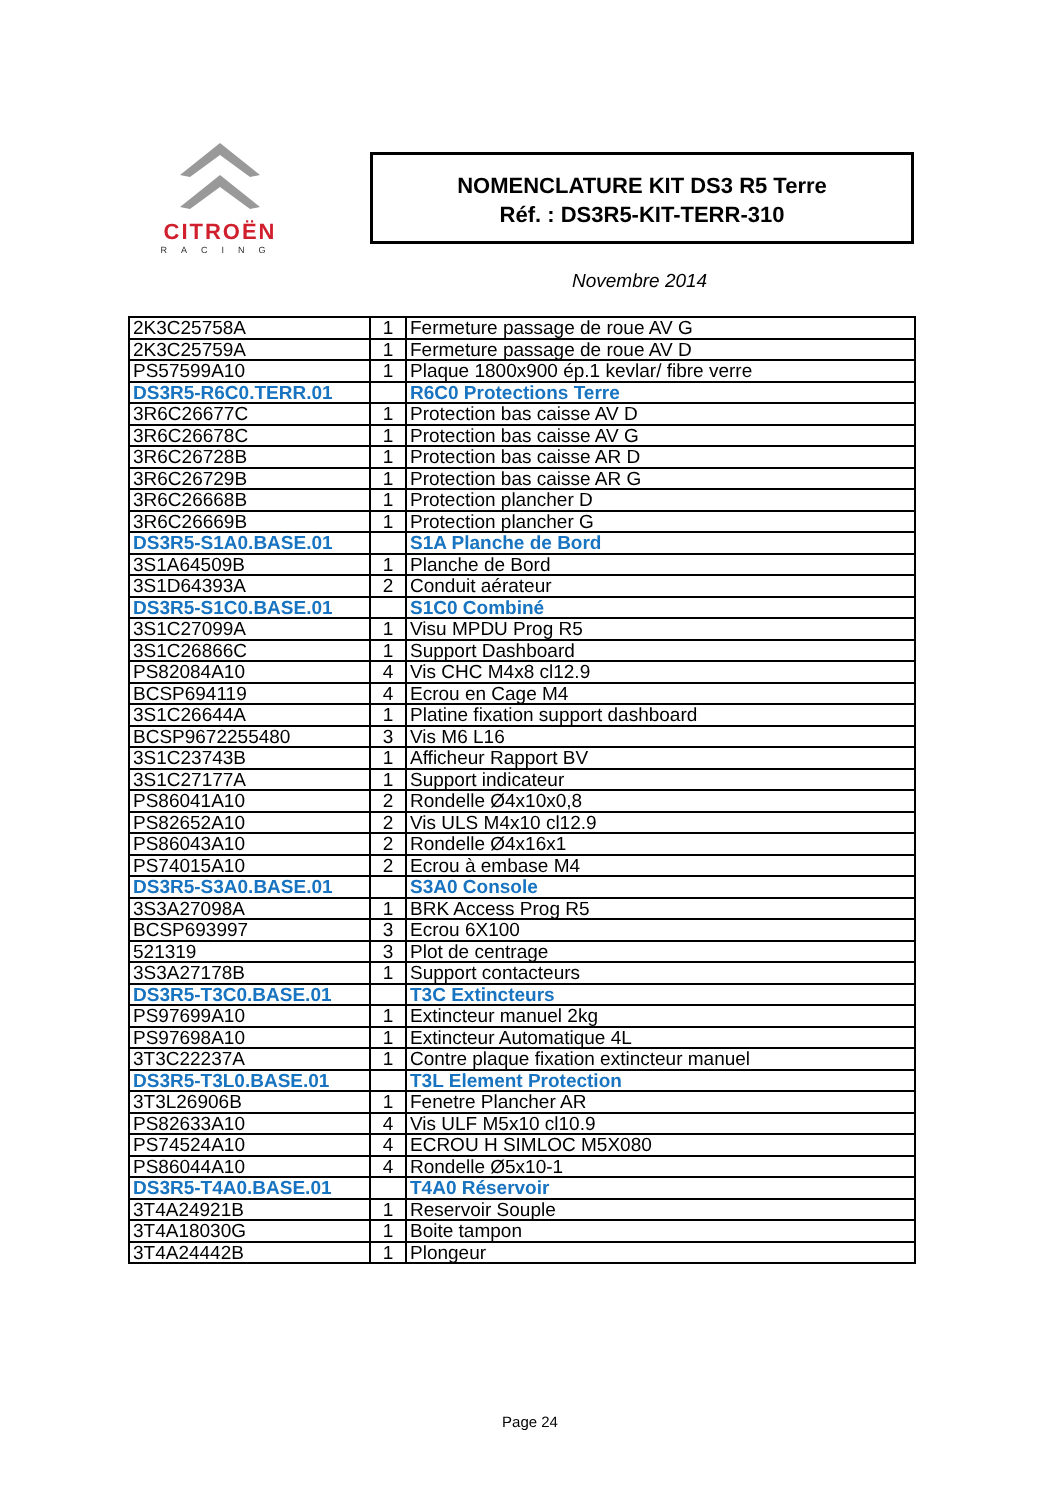CITROËN
RACING
NOMENCLATURE KIT DS3 R5 Terre
Réf. : DS3R5-KIT-TERR-310
Novembre 2014
| 2K3C25758A | 1 | Fermeture passage de roue AV G |
| 2K3C25759A | 1 | Fermeture passage de roue AV D |
| PS57599A10 | 1 | Plaque 1800x900 ép.1 kevlar/ fibre verre |
| DS3R5-R6C0.TERR.01 | | R6C0 Protections Terre |
| 3R6C26677C | 1 | Protection bas caisse AV D |
| 3R6C26678C | 1 | Protection bas caisse AV G |
| 3R6C26728B | 1 | Protection bas caisse AR D |
| 3R6C26729B | 1 | Protection bas caisse AR G |
| 3R6C26668B | 1 | Protection plancher D |
| 3R6C26669B | 1 | Protection plancher G |
| DS3R5-S1A0.BASE.01 | | S1A Planche de Bord |
| 3S1A64509B | 1 | Planche de Bord |
| 3S1D64393A | 2 | Conduit aérateur |
| DS3R5-S1C0.BASE.01 | | S1C0 Combiné |
| 3S1C27099A | 1 | Visu MPDU Prog R5 |
| 3S1C26866C | 1 | Support Dashboard |
| PS82084A10 | 4 | Vis CHC M4x8 cl12.9 |
| BCSP694119 | 4 | Ecrou en Cage M4 |
| 3S1C26644A | 1 | Platine fixation support dashboard |
| BCSP9672255480 | 3 | Vis M6 L16 |
| 3S1C23743B | 1 | Afficheur Rapport BV |
| 3S1C27177A | 1 | Support indicateur |
| PS86041A10 | 2 | Rondelle Ø4x10x0,8 |
| PS82652A10 | 2 | Vis ULS M4x10 cl12.9 |
| PS86043A10 | 2 | Rondelle Ø4x16x1 |
| PS74015A10 | 2 | Ecrou à embase M4 |
| DS3R5-S3A0.BASE.01 | | S3A0 Console |
| 3S3A27098A | 1 | BRK Access Prog R5 |
| BCSP693997 | 3 | Ecrou 6X100 |
| 521319 | 3 | Plot de centrage |
| 3S3A27178B | 1 | Support contacteurs |
| DS3R5-T3C0.BASE.01 | | T3C Extincteurs |
| PS97699A10 | 1 | Extincteur manuel 2kg |
| PS97698A10 | 1 | Extincteur Automatique 4L |
| 3T3C22237A | 1 | Contre plaque fixation extincteur manuel |
| DS3R5-T3L0.BASE.01 | | T3L Element Protection |
| 3T3L26906B | 1 | Fenetre Plancher AR |
| PS82633A10 | 4 | Vis ULF M5x10 cl10.9 |
| PS74524A10 | 4 | ECROU H SIMLOC M5X080 |
| PS86044A10 | 4 | Rondelle Ø5x10-1 |
| DS3R5-T4A0.BASE.01 | | T4A0 Réservoir |
| 3T4A24921B | 1 | Reservoir Souple |
| 3T4A18030G | 1 | Boite tampon |
| 3T4A24442B | 1 | Plongeur |
Page 24